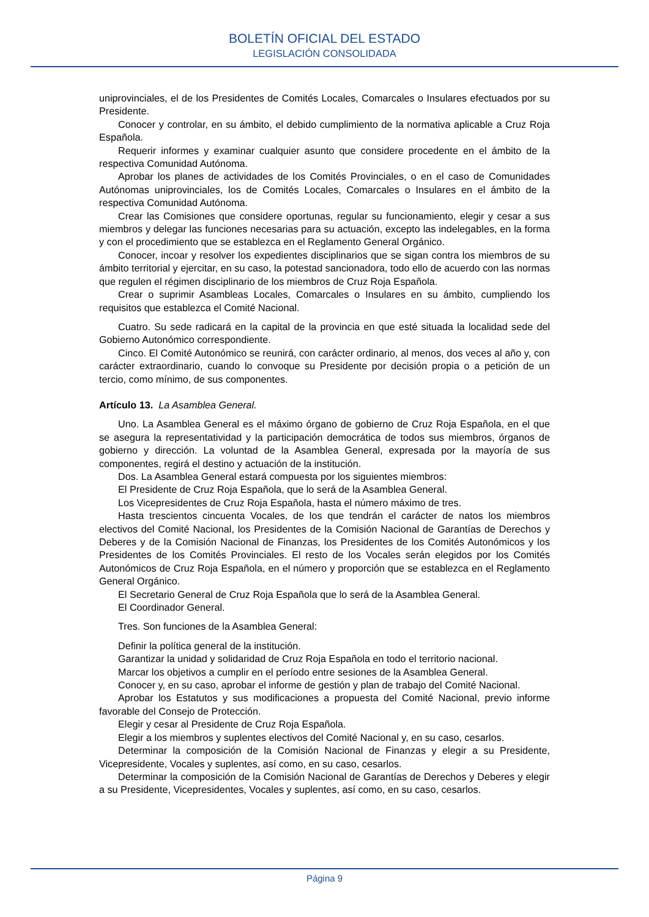BOLETÍN OFICIAL DEL ESTADO
LEGISLACIÓN CONSOLIDADA
uniprovinciales, el de los Presidentes de Comités Locales, Comarcales o Insulares efectuados por su Presidente.
Conocer y controlar, en su ámbito, el debido cumplimiento de la normativa aplicable a Cruz Roja Española.
Requerir informes y examinar cualquier asunto que considere procedente en el ámbito de la respectiva Comunidad Autónoma.
Aprobar los planes de actividades de los Comités Provinciales, o en el caso de Comunidades Autónomas uniprovinciales, los de Comités Locales, Comarcales o Insulares en el ámbito de la respectiva Comunidad Autónoma.
Crear las Comisiones que considere oportunas, regular su funcionamiento, elegir y cesar a sus miembros y delegar las funciones necesarias para su actuación, excepto las indelegables, en la forma y con el procedimiento que se establezca en el Reglamento General Orgánico.
Conocer, incoar y resolver los expedientes disciplinarios que se sigan contra los miembros de su ámbito territorial y ejercitar, en su caso, la potestad sancionadora, todo ello de acuerdo con las normas que regulen el régimen disciplinario de los miembros de Cruz Roja Española.
Crear o suprimir Asambleas Locales, Comarcales o Insulares en su ámbito, cumpliendo los requisitos que establezca el Comité Nacional.
Cuatro. Su sede radicará en la capital de la provincia en que esté situada la localidad sede del Gobierno Autonómico correspondiente.
Cinco. El Comité Autonómico se reunirá, con carácter ordinario, al menos, dos veces al año y, con carácter extraordinario, cuando lo convoque su Presidente por decisión propia o a petición de un tercio, como mínimo, de sus componentes.
Artículo 13. La Asamblea General.
Uno. La Asamblea General es el máximo órgano de gobierno de Cruz Roja Española, en el que se asegura la representatividad y la participación democrática de todos sus miembros, órganos de gobierno y dirección. La voluntad de la Asamblea General, expresada por la mayoría de sus componentes, regirá el destino y actuación de la institución.
Dos. La Asamblea General estará compuesta por los siguientes miembros:
El Presidente de Cruz Roja Española, que lo será de la Asamblea General.
Los Vicepresidentes de Cruz Roja Española, hasta el número máximo de tres.
Hasta trescientos cincuenta Vocales, de los que tendrán el carácter de natos los miembros electivos del Comité Nacional, los Presidentes de la Comisión Nacional de Garantías de Derechos y Deberes y de la Comisión Nacional de Finanzas, los Presidentes de los Comités Autonómicos y los Presidentes de los Comités Provinciales. El resto de los Vocales serán elegidos por los Comités Autonómicos de Cruz Roja Española, en el número y proporción que se establezca en el Reglamento General Orgánico.
El Secretario General de Cruz Roja Española que lo será de la Asamblea General.
El Coordinador General.
Tres. Son funciones de la Asamblea General:
Definir la política general de la institución.
Garantizar la unidad y solidaridad de Cruz Roja Española en todo el territorio nacional.
Marcar los objetivos a cumplir en el período entre sesiones de la Asamblea General.
Conocer y, en su caso, aprobar el informe de gestión y plan de trabajo del Comité Nacional.
Aprobar los Estatutos y sus modificaciones a propuesta del Comité Nacional, previo informe favorable del Consejo de Protección.
Elegir y cesar al Presidente de Cruz Roja Española.
Elegir a los miembros y suplentes electivos del Comité Nacional y, en su caso, cesarlos.
Determinar la composición de la Comisión Nacional de Finanzas y elegir a su Presidente, Vicepresidente, Vocales y suplentes, así como, en su caso, cesarlos.
Determinar la composición de la Comisión Nacional de Garantías de Derechos y Deberes y elegir a su Presidente, Vicepresidentes, Vocales y suplentes, así como, en su caso, cesarlos.
Página 9